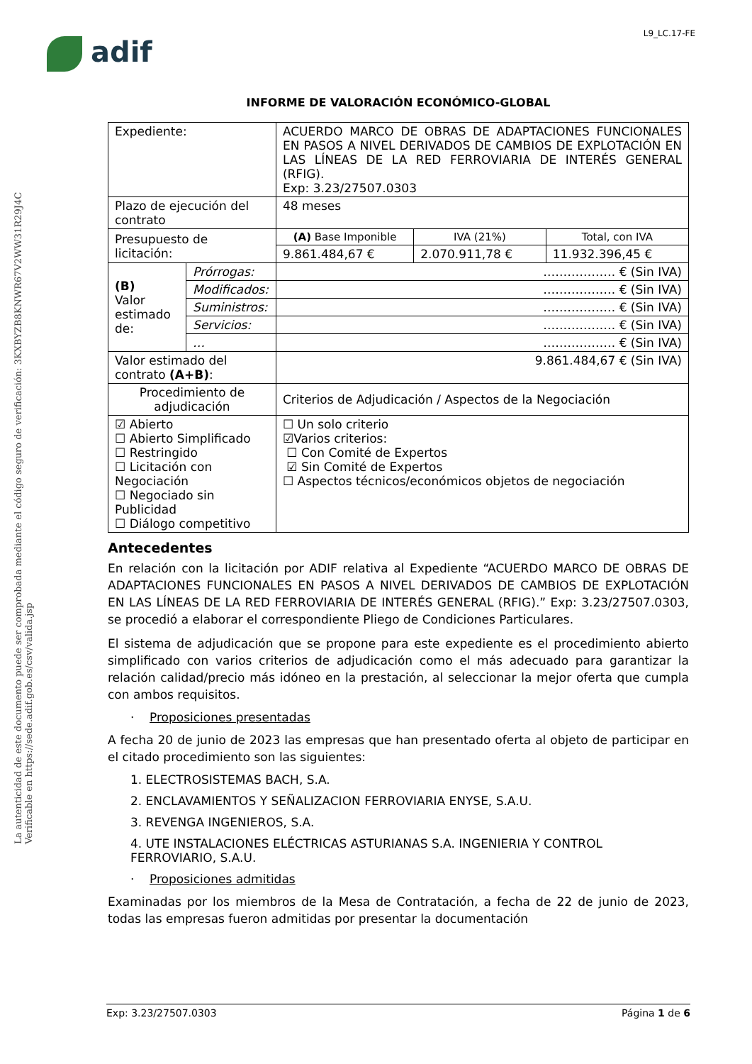L9_LC.17-FE
adif
La autenticidad de este documento puede ser comprobada mediante el código seguro de verificación: 3KXBYZB8KNWR67V2WW31R29J4C
Verificable en https://sede.adif.gob.es/csv/valida.jsp
INFORME DE VALORACIÓN ECONÓMICO-GLOBAL
| Expediente: | | ACUERDO MARCO DE OBRAS DE ADAPTACIONES FUNCIONALES EN PASOS A NIVEL DERIVADOS DE CAMBIOS DE EXPLOTACIÓN EN LAS LÍNEAS DE LA RED FERROVIARIA DE INTERÉS GENERAL (RFIG). Exp: 3.23/27507.0303 | | |
| Plazo de ejecución del contrato | | 48 meses | | |
| Presupuesto de licitación: | | (A) Base Imponible | IVA (21%) | Total, con IVA |
| | | 9.861.484,67 € | 2.070.911,78 € | 11.932.396,45 € |
| (B) Valor estimado de: | Prórrogas: | ……………… € (Sin IVA) | | |
| | Modificados: | ……………… € (Sin IVA) | | |
| | Suministros: | ……………… € (Sin IVA) | | |
| | Servicios: | ……………… € (Sin IVA) | | |
| | … | ……………… € (Sin IVA) | | |
| Valor estimado del contrato (A+B) : | | 9.861.484,67 € (Sin IVA) | | |
| Procedimiento de adjudicación | | Criterios de Adjudicación / Aspectos de la Negociación | | |
| ☑ Abierto ☐ Abierto Simplificado ☐ Restringido ☐ Licitación con Negociación ☐ Negociado sin Publicidad ☐ Diálogo competitivo | | ☐ Un solo criterio ☑Varios criterios: ☐ Con Comité de Expertos ☑ Sin Comité de Expertos ☐ Aspectos técnicos/económicos objetos de negociación | | |
Antecedentes
En relación con la licitación por ADIF relativa al Expediente “ACUERDO MARCO DE OBRAS DE ADAPTACIONES FUNCIONALES EN PASOS A NIVEL DERIVADOS DE CAMBIOS DE EXPLOTACIÓN EN LAS LÍNEAS DE LA RED FERROVIARIA DE INTERÉS GENERAL (RFIG).” Exp: 3.23/27507.0303, se procedió a elaborar el correspondiente Pliego de Condiciones Particulares.
El sistema de adjudicación que se propone para este expediente es el procedimiento abierto simplificado con varios criterios de adjudicación como el más adecuado para garantizar la relación calidad/precio más idóneo en la prestación, al seleccionar la mejor oferta que cumpla con ambos requisitos.
· Proposiciones presentadas
A fecha 20 de junio de 2023 las empresas que han presentado oferta al objeto de participar en el citado procedimiento son las siguientes:
1. ELECTROSISTEMAS BACH, S.A.
2. ENCLAVAMIENTOS Y SEÑALIZACION FERROVIARIA ENYSE, S.A.U.
3. REVENGA INGENIEROS, S.A.
4. UTE INSTALACIONES ELÉCTRICAS ASTURIANAS S.A. INGENIERIA Y CONTROL FERROVIARIO, S.A.U.
· Proposiciones admitidas
Examinadas por los miembros de la Mesa de Contratación, a fecha de 22 de junio de 2023, todas las empresas fueron admitidas por presentar la documentación
Exp: 3.23/27507.0303 Página 1 de 6